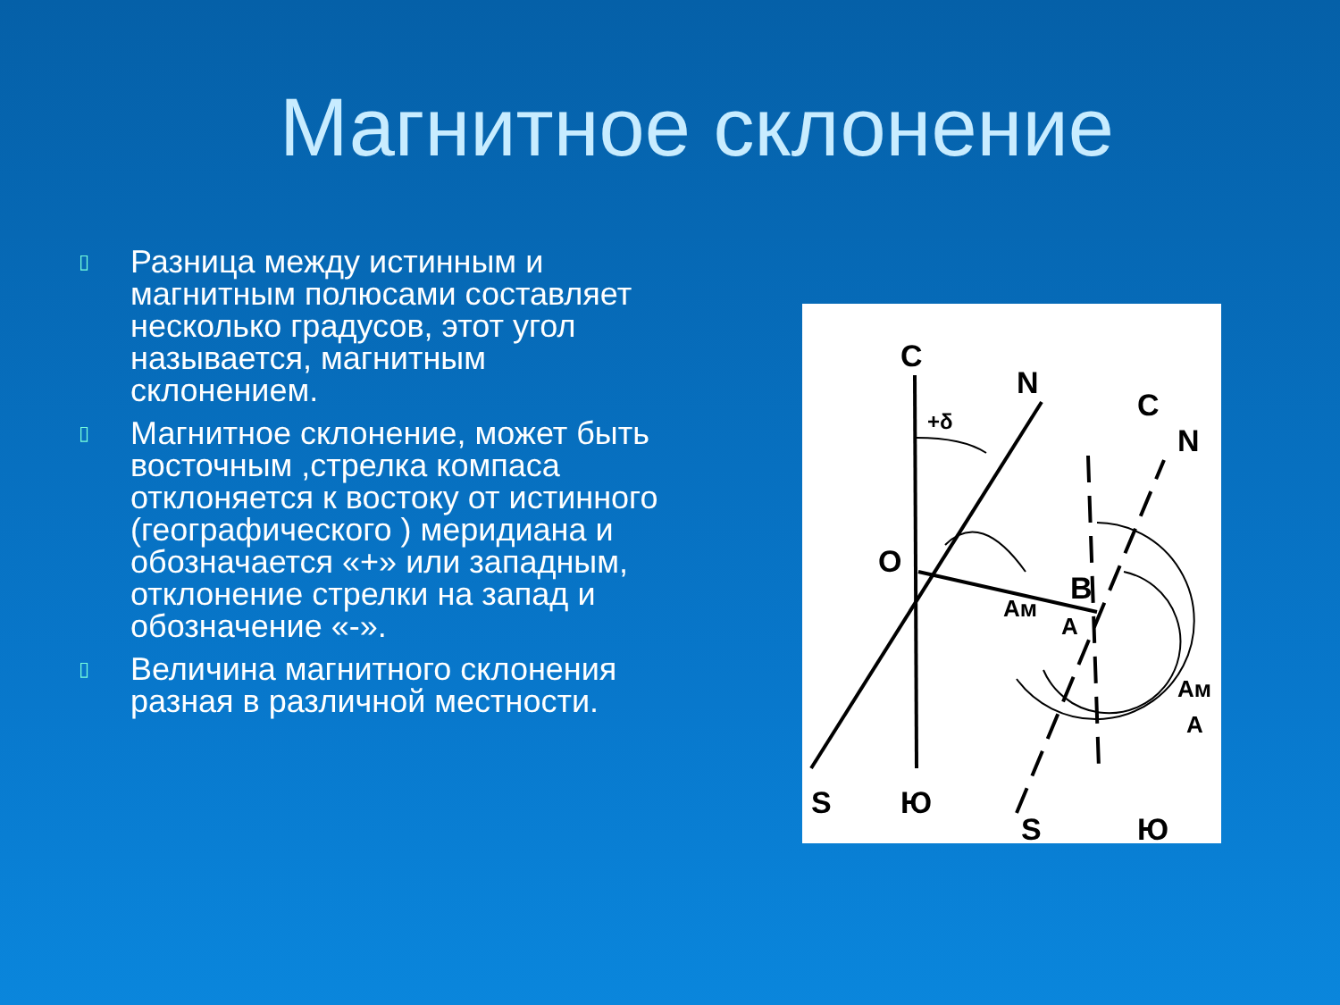Магнитное склонение
▯ Разница между истинным и магнитным полюсами составляет несколько градусов, этот угол называется, магнитным склонением.
▯ Магнитное склонение, может быть восточным ,стрелка компаса отклоняется к востоку от истинного (географического ) меридиана и обозначается «+» или западным, отклонение стрелки на запад и обозначение «-».
▯ Величина магнитного склонения разная в различной местности.
С
N
С
N
О
В
+δ
Aм
A
S
Ю
S
Ю
Aм
A